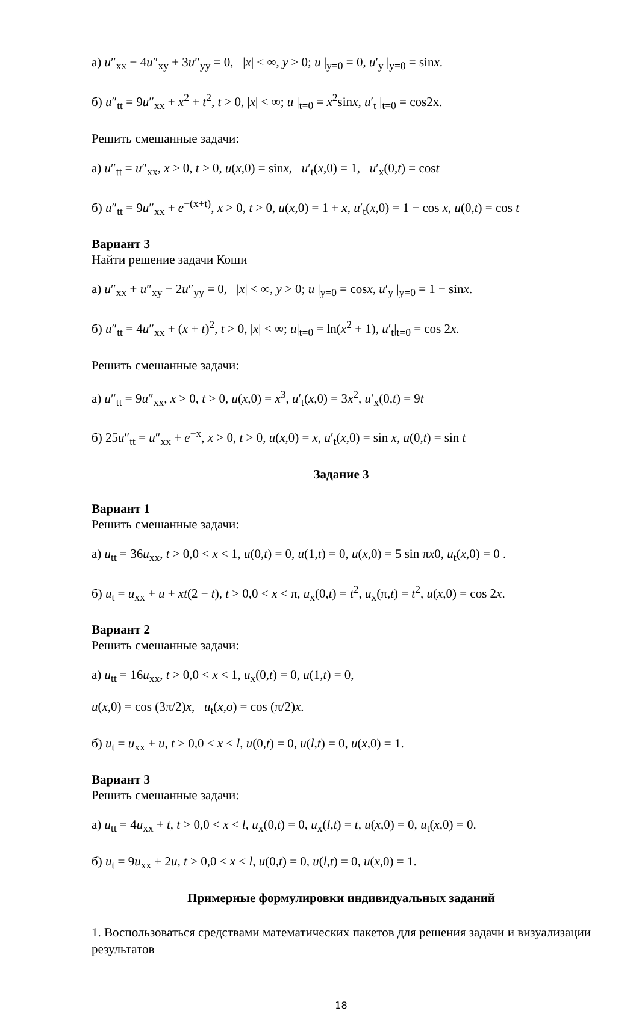а) u″<sub>xx</sub> − 4u″<sub>xy</sub> + 3u″<sub>yy</sub> = 0, |x| < ∞, y > 0; u |<sub>y=0</sub> = 0, u′<sub>y</sub> |<sub>y=0</sub> = sinx.
б) u″<sub>tt</sub> = 9u″<sub>xx</sub> + x<sup>2</sup> + t<sup>2</sup>, t > 0, |x| < ∞; u |<sub>t=0</sub> = x<sup>2</sup>sinx, u′<sub>t</sub> |<sub>t=0</sub> = cos2x.
Решить смешанные задачи:
а) u″<sub>tt</sub> = u″<sub>xx</sub>, x > 0, t > 0, u(x,0) = sinx, u′<sub>t</sub>(x,0) = 1, u′<sub>x</sub>(0,t) = cost
б) u″<sub>tt</sub> = 9u″<sub>xx</sub> + e<sup>−(x+t)</sup>, x > 0, t > 0, u(x,0) = 1 + x, u′<sub>t</sub>(x,0) = 1 − cos x, u(0,t) = cos t
Вариант 3
Найти решение задачи Коши
а) u″<sub>xx</sub> + u″<sub>xy</sub> − 2u″<sub>yy</sub> = 0, |x| < ∞, y > 0; u |<sub>y=0</sub> = cosx, u′<sub>y</sub> |<sub>y=0</sub> = 1 − sinx.
б) u″<sub>tt</sub> = 4u″<sub>xx</sub> + (x + t)<sup>2</sup>, t > 0, |x| < ∞; u|<sub>t=0</sub> = ln(x<sup>2</sup> + 1), u′<sub>t</sub>|<sub>t=0</sub> = cos 2x.
Решить смешанные задачи:
а) u″<sub>tt</sub> = 9u″<sub>xx</sub>, x > 0, t > 0, u(x,0) = x<sup>3</sup>, u′<sub>t</sub>(x,0) = 3x<sup>2</sup>, u′<sub>x</sub>(0,t) = 9t
б) 25u″<sub>tt</sub> = u″<sub>xx</sub> + e<sup>−x</sup>, x > 0, t > 0, u(x,0) = x, u′<sub>t</sub>(x,0) = sin x, u(0,t) = sin t
Задание 3
Вариант 1
Решить смешанные задачи:
а) u<sub>tt</sub> = 36u<sub>xx</sub>, t > 0,0 < x < 1, u(0,t) = 0, u(1,t) = 0, u(x,0) = 5 sin πx0, u<sub>t</sub>(x,0) = 0 .
б) u<sub>t</sub> = u<sub>xx</sub> + u + xt(2 − t), t > 0,0 < x < π, u<sub>x</sub>(0,t) = t<sup>2</sup>, u<sub>x</sub>(π,t) = t<sup>2</sup>, u(x,0) = cos 2x.
Вариант 2
Решить смешанные задачи:
а) u<sub>tt</sub> = 16u<sub>xx</sub>, t > 0,0 < x < 1, u<sub>x</sub>(0,t) = 0, u(1,t) = 0,
u(x,0) = cos (3π/2)x, u<sub>t</sub>(x,o) = cos (π/2)x.
б) u<sub>t</sub> = u<sub>xx</sub> + u, t > 0,0 < x < l, u(0,t) = 0, u(l,t) = 0, u(x,0) = 1.
Вариант 3
Решить смешанные задачи:
а) u<sub>tt</sub> = 4u<sub>xx</sub> + t, t > 0,0 < x < l, u<sub>x</sub>(0,t) = 0, u<sub>x</sub>(l,t) = t, u(x,0) = 0, u<sub>t</sub>(x,0) = 0.
б) u<sub>t</sub> = 9u<sub>xx</sub> + 2u, t > 0,0 < x < l, u(0,t) = 0, u(l,t) = 0, u(x,0) = 1.
Примерные формулировки индивидуальных заданий
1. Воспользоваться средствами математических пакетов для решения задачи и визуализации результатов
18